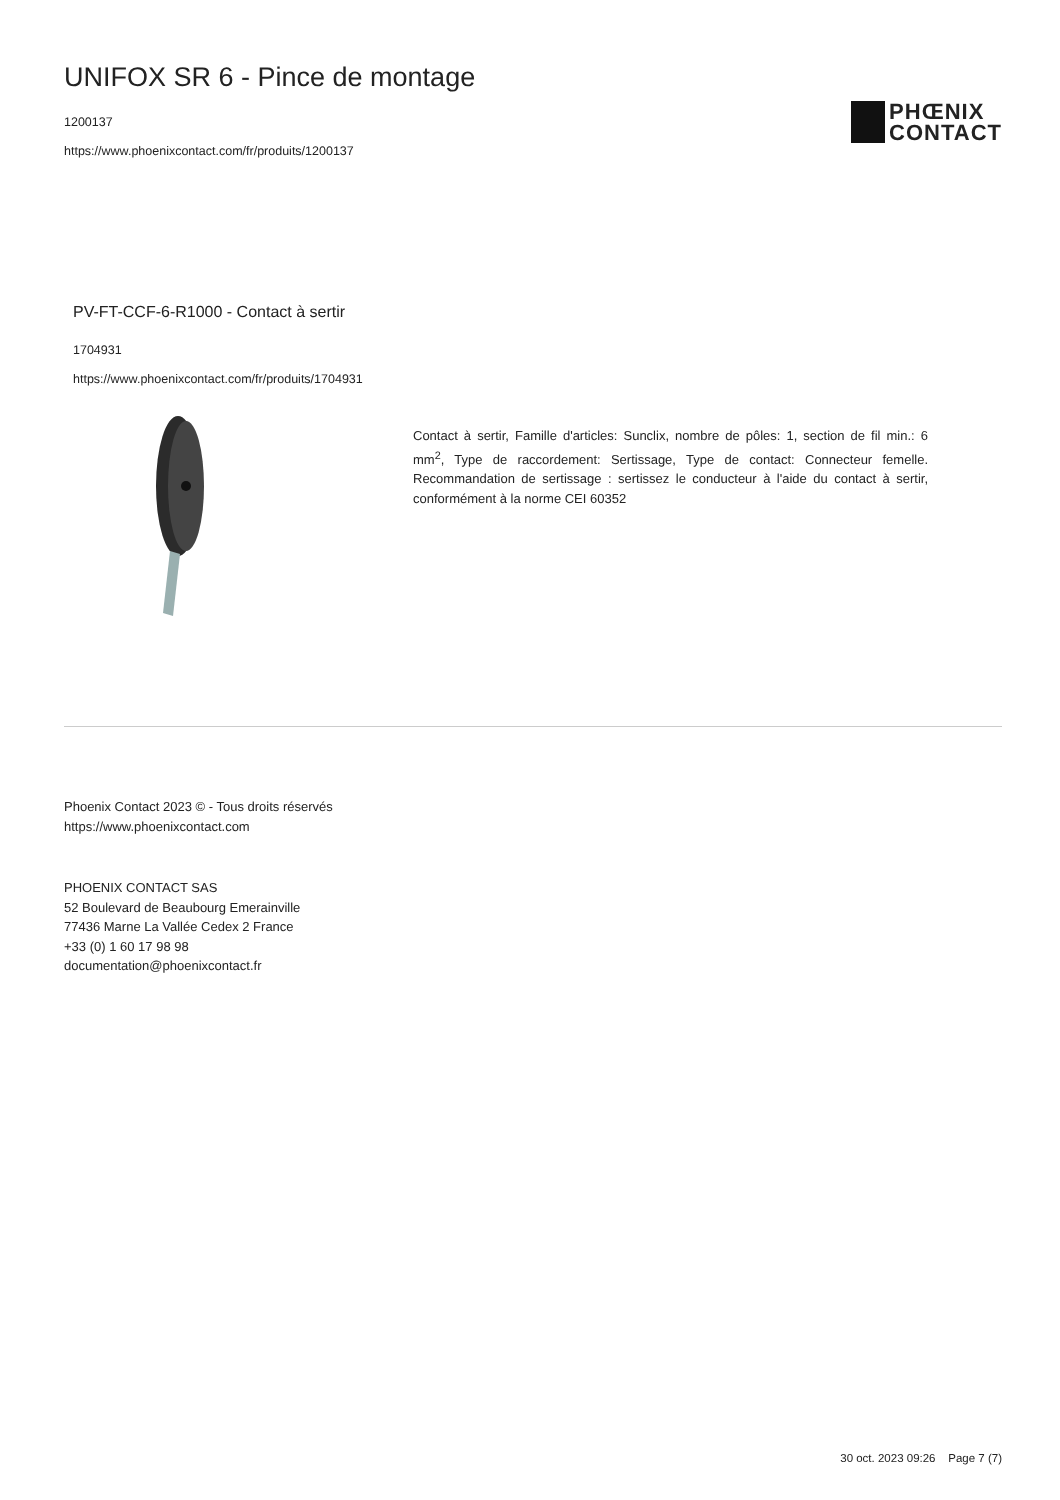UNIFOX SR 6 - Pince de montage
1200137
https://www.phoenixcontact.com/fr/produits/1200137
PHŒNIX
CONTACT
PV-FT-CCF-6-R1000 - Contact à sertir
1704931
https://www.phoenixcontact.com/fr/produits/1704931
Contact à sertir, Famille d'articles: Sunclix, nombre de pôles: 1, section de fil min.: 6 mm<sup>2</sup>, Type de raccordement: Sertissage, Type de contact: Connecteur femelle. Recommandation de sertissage : sertissez le conducteur à l'aide du contact à sertir, conformément à la norme CEI 60352
Phoenix Contact 2023 © - Tous droits réservés
https://www.phoenixcontact.com
PHOENIX CONTACT SAS
52 Boulevard de Beaubourg Emerainville
77436 Marne La Vallée Cedex 2 France
+33 (0) 1 60 17 98 98
documentation@phoenixcontact.fr
30 oct. 2023 09:26 Page 7 (7)